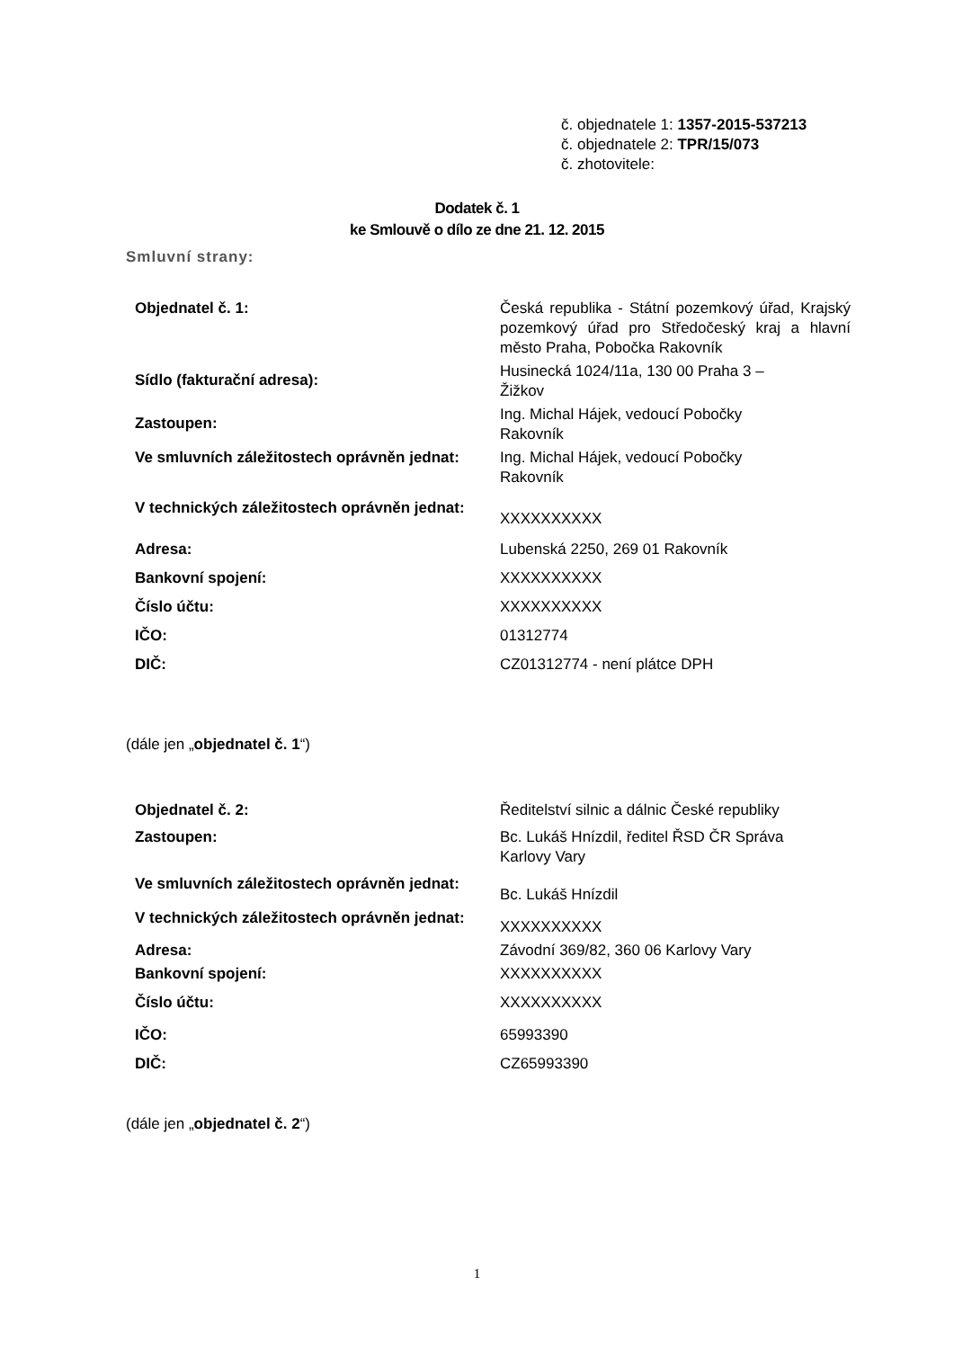č. objednatele 1: 1357-2015-537213
č. objednatele 2: TPR/15/073
č. zhotovitele:
Dodatek č. 1
ke Smlouvě o dílo ze dne 21. 12. 2015
Smluvní strany:
| Objednatel č. 1: | Česká republika - Státní pozemkový úřad, Krajský pozemkový úřad pro Středočeský kraj a hlavní město Praha, Pobočka Rakovník |
| Sídlo (fakturační adresa): | Husinecká 1024/11a, 130 00 Praha 3 – Žižkov |
| Zastoupen: | Ing. Michal Hájek, vedoucí Pobočky Rakovník |
| Ve smluvních záležitostech oprávněn jednat: | Ing. Michal Hájek, vedoucí Pobočky Rakovník |
| V technických záležitostech oprávněn jednat: | XXXXXXXXXX |
| Adresa: | Lubenská 2250, 269 01 Rakovník |
| Bankovní spojení: | XXXXXXXXXX |
| Číslo účtu: | XXXXXXXXXX |
| IČO: | 01312774 |
| DIČ: | CZ01312774 - není plátce DPH |
(dále jen „objednatel č. 1“)
| Objednatel č. 2: | Ředitelství silnic a dálnic České republiky |
| Zastoupen: | Bc. Lukáš Hnízdil, ředitel ŘSD ČR Správa Karlovy Vary |
| Ve smluvních záležitostech oprávněn jednat: | Bc. Lukáš Hnízdil |
| V technických záležitostech oprávněn jednat: | XXXXXXXXXX |
| Adresa: | Závodní 369/82, 360 06 Karlovy Vary |
| Bankovní spojení: | XXXXXXXXXX |
| Číslo účtu: | XXXXXXXXXX |
| IČO: | 65993390 |
| DIČ: | CZ65993390 |
(dále jen „objednatel č. 2“)
1